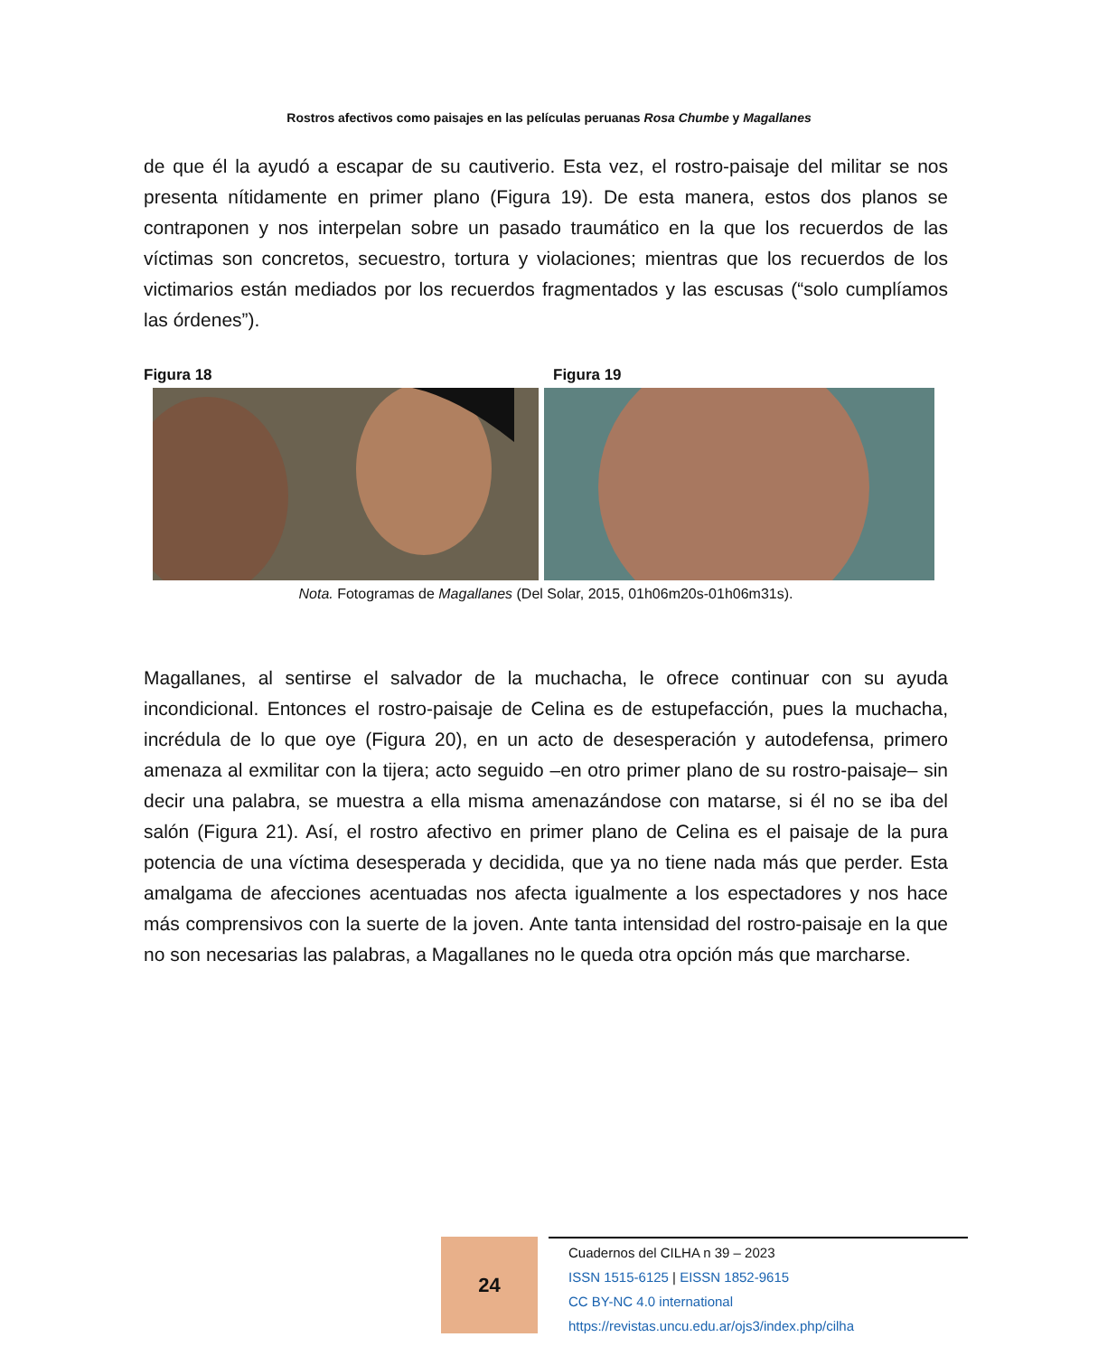Rostros afectivos como paisajes en las películas peruanas Rosa Chumbe y Magallanes
de que él la ayudó a escapar de su cautiverio. Esta vez, el rostro-paisaje del militar se nos presenta nítidamente en primer plano (Figura 19). De esta manera, estos dos planos se contraponen y nos interpelan sobre un pasado traumático en la que los recuerdos de las víctimas son concretos, secuestro, tortura y violaciones; mientras que los recuerdos de los victimarios están mediados por los recuerdos fragmentados y las escusas (“solo cumplíamos las órdenes”).
Figura 18 Figura 19
Nota. Fotogramas de Magallanes (Del Solar, 2015, 01h06m20s-01h06m31s).
Magallanes, al sentirse el salvador de la muchacha, le ofrece continuar con su ayuda incondicional. Entonces el rostro-paisaje de Celina es de estupefacción, pues la muchacha, incrédula de lo que oye (Figura 20), en un acto de desesperación y autodefensa, primero amenaza al exmilitar con la tijera; acto seguido –en otro primer plano de su rostro-paisaje– sin decir una palabra, se muestra a ella misma amenazándose con matarse, si él no se iba del salón (Figura 21). Así, el rostro afectivo en primer plano de Celina es el paisaje de la pura potencia de una víctima desesperada y decidida, que ya no tiene nada más que perder. Esta amalgama de afecciones acentuadas nos afecta igualmente a los espectadores y nos hace más comprensivos con la suerte de la joven. Ante tanta intensidad del rostro-paisaje en la que no son necesarias las palabras, a Magallanes no le queda otra opción más que marcharse.
24
Cuadernos del CILHA n 39 – 2023
ISSN 1515-6125 | EISSN 1852-9615
CC BY-NC 4.0 international
https://revistas.uncu.edu.ar/ojs3/index.php/cilha